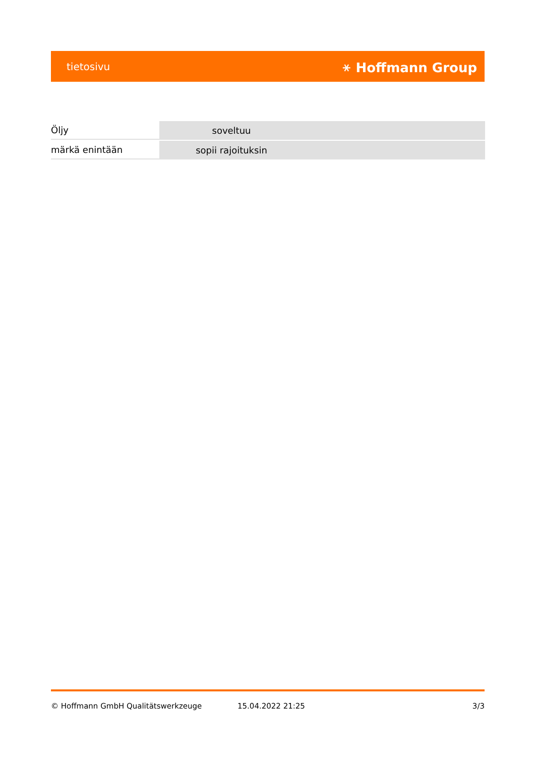tietosivu ⚹ Hoffmann Group
| Öljy | soveltuu |
| märkä enintään | sopii rajoituksin |
© Hoffmann GmbH Qualitätswerkzeuge 15.04.2022 21:25 3/3